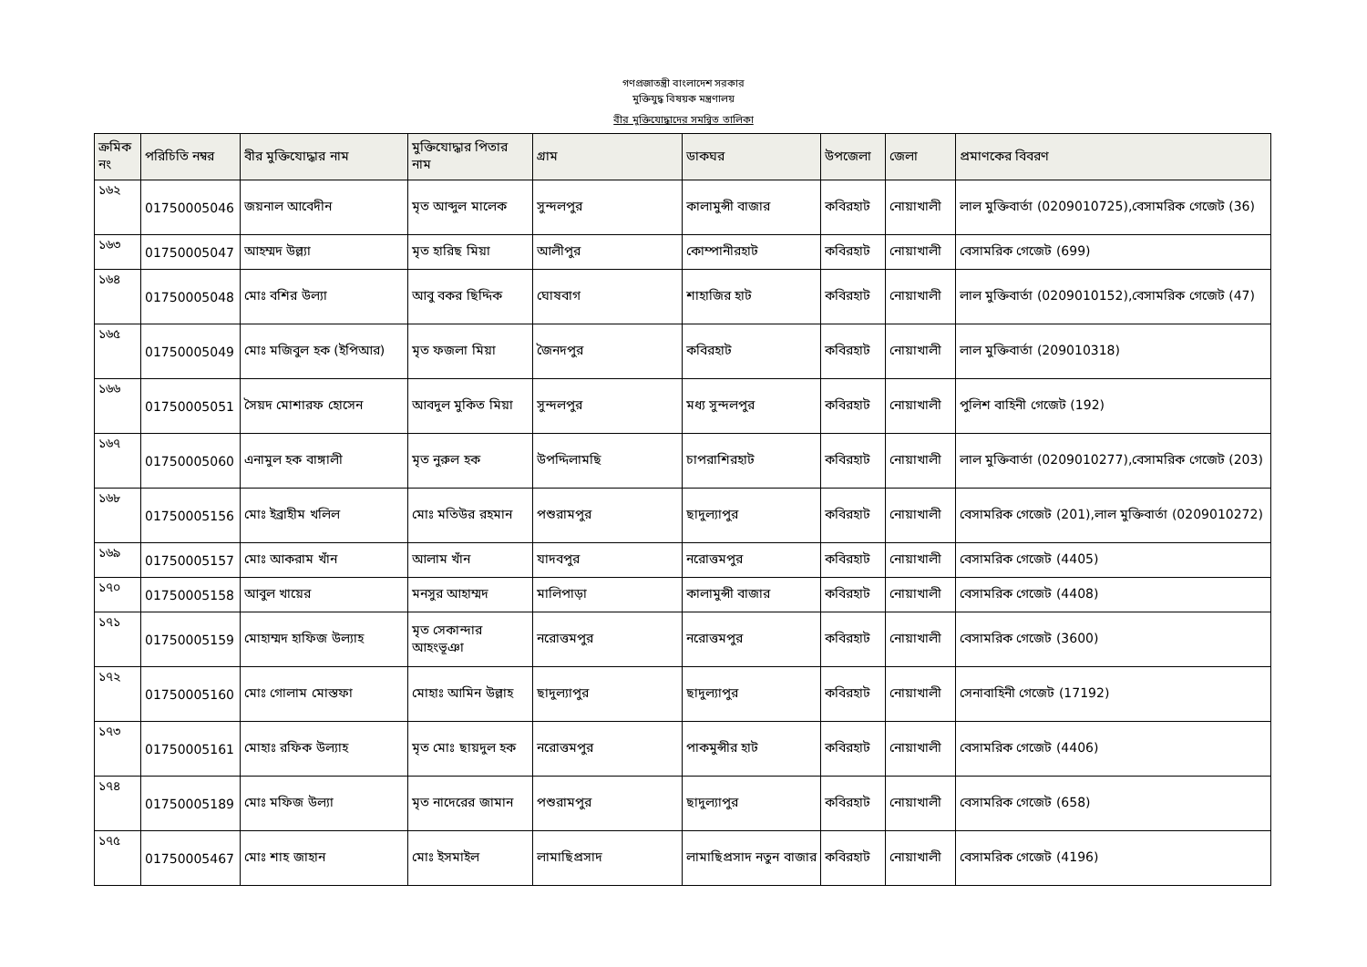গণপ্রজাতন্ত্রী বাংলাদেশ সরকার
মুক্তিযুদ্ধ বিষয়ক মন্ত্রণালয়
বীর মুক্তিযোদ্ধাদের সমন্বিত তালিকা
| ক্রমিক নং | পরিচিতি নম্বর | বীর মুক্তিযোদ্ধার নাম | মুক্তিযোদ্ধার পিতার নাম | গ্রাম | ডাকঘর | উপজেলা | জেলা | প্রমাণকের বিবরণ |
| --- | --- | --- | --- | --- | --- | --- | --- | --- |
| ১৬২ | 01750005046 | জয়নাল আবেদীন | মৃত আব্দুল মালেক | সুন্দলপুর | কালামুন্সী বাজার | কবিরহাট | নোয়াখালী | লাল মুক্তিবার্তা (0209010725),বেসামরিক গেজেট (36) |
| ১৬৩ | 01750005047 | আহম্মদ উল্ল্যা | মৃত হারিছ মিয়া | আলীপুর | কোম্পানীরহাট | কবিরহাট | নোয়াখালী | বেসামরিক গেজেট (699) |
| ১৬৪ | 01750005048 | মোঃ বশির উল্যা | আবু বকর ছিদ্দিক | ঘোষবাগ | শাহাজির হাট | কবিরহাট | নোয়াখালী | লাল মুক্তিবার্তা (0209010152),বেসামরিক গেজেট (47) |
| ১৬৫ | 01750005049 | মোঃ মজিবুল হক (ইপিআর) | মৃত ফজলা মিয়া | জৈনদপুর | কবিরহাট | কবিরহাট | নোয়াখালী | লাল মুক্তিবার্তা (209010318) |
| ১৬৬ | 01750005051 | সৈয়দ মোশারফ হোসেন | আবদুল মুকিত মিয়া | সুন্দলপুর | মধ্য সুন্দলপুর | কবিরহাট | নোয়াখালী | পুলিশ বাহিনী গেজেট (192) |
| ১৬৭ | 01750005060 | এনামুল হক বাঙ্গালী | মৃত নুরুল হক | উপদ্দিলামছি | চাপরাশিরহাট | কবিরহাট | নোয়াখালী | লাল মুক্তিবার্তা (0209010277),বেসামরিক গেজেট (203) |
| ১৬৮ | 01750005156 | মোঃ ইব্রাহীম খলিল | মোঃ মতিউর রহমান | পশুরামপুর | ছাদুল্যাপুর | কবিরহাট | নোয়াখালী | বেসামরিক গেজেট (201),লাল মুক্তিবার্তা (0209010272) |
| ১৬৯ | 01750005157 | মোঃ আকরাম খাঁন | আলাম খাঁন | যাদবপুর | নরোত্তমপুর | কবিরহাট | নোয়াখালী | বেসামরিক গেজেট (4405) |
| ১৭০ | 01750005158 | আবুল খায়ের | মনসুর আহাম্মদ | মালিপাড়া | কালামুন্সী বাজার | কবিরহাট | নোয়াখালী | বেসামরিক গেজেট (4408) |
| ১৭১ | 01750005159 | মোহাম্মদ হাফিজ উল্যাহ | মৃত সেকান্দার আহংভূঞা | নরোত্তমপুর | নরোত্তমপুর | কবিরহাট | নোয়াখালী | বেসামরিক গেজেট (3600) |
| ১৭২ | 01750005160 | মোঃ গোলাম মোস্তফা | মোহাঃ আমিন উল্লাহ | ছাদুল্যাপুর | ছাদুল্যাপুর | কবিরহাট | নোয়াখালী | সেনাবাহিনী গেজেট (17192) |
| ১৭৩ | 01750005161 | মোহাঃ রফিক উল্যাহ | মৃত মোঃ ছায়দুল হক | নরোত্তমপুর | পাকমুন্সীর হাট | কবিরহাট | নোয়াখালী | বেসামরিক গেজেট (4406) |
| ১৭৪ | 01750005189 | মোঃ মফিজ উল্যা | মৃত নাদেরের জামান | পশুরামপুর | ছাদুল্যাপুর | কবিরহাট | নোয়াখালী | বেসামরিক গেজেট (658) |
| ১৭৫ | 01750005467 | মোঃ শাহ জাহান | মোঃ ইসমাইল | লামাছিপ্রসাদ | লামাছিপ্রসাদ নতুন বাজার | কবিরহাট | নোয়াখালী | বেসামরিক গেজেট (4196) |